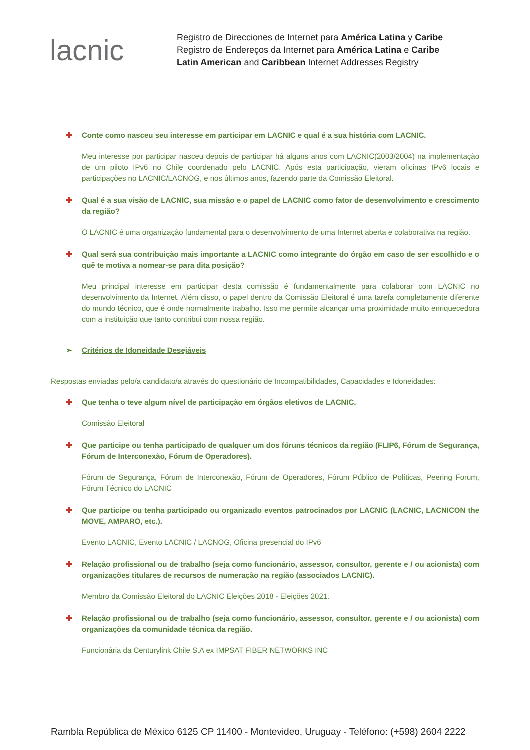lacnic
Registro de Direcciones de Internet para América Latina y Caribe
Registro de Endereços da Internet para América Latina e Caribe
Latin American and Caribbean Internet Addresses Registry
✚ Conte como nasceu seu interesse em participar em LACNIC e qual é a sua história com LACNIC.
Meu interesse por participar nasceu depois de participar há alguns anos com LACNIC(2003/2004) na implementação de um piloto IPv6 no Chile coordenado pelo LACNIC. Após esta participação, vieram oficinas IPv6 locais e participações no LACNIC/LACNOG, e nos últimos anos, fazendo parte da Comissão Eleitoral.
✚ Qual é a sua visão de LACNIC, sua missão e o papel de LACNIC como fator de desenvolvimento e crescimento da região?
O LACNIC é uma organização fundamental para o desenvolvimento de uma Internet aberta e colaborativa na região.
✚ Qual será sua contribuição mais importante a LACNIC como integrante do órgão em caso de ser escolhido e o quê te motiva a nomear-se para dita posição?
Meu principal interesse em participar desta comissão é fundamentalmente para colaborar com LACNIC no desenvolvimento da Internet. Além disso, o papel dentro da Comissão Eleitoral é uma tarefa completamente diferente do mundo técnico, que é onde normalmente trabalho. Isso me permite alcançar uma proximidade muito enriquecedora com a instituição que tanto contribui com nossa região.
➢ Critérios de Idoneidade Desejáveis
Respostas enviadas pelo/a candidato/a através do questionário de Incompatibilidades, Capacidades e Idoneidades:
✚ Que tenha o teve algum nível de participação em órgãos eletivos de LACNIC.
Comissão Eleitoral
✚ Que participe ou tenha participado de qualquer um dos fóruns técnicos da região (FLIP6, Fórum de Segurança, Fórum de Interconexão, Fórum de Operadores).
Fórum de Segurança, Fórum de Interconexão, Fórum de Operadores, Fórum Público de Políticas, Peering Forum, Fórum Técnico do LACNIC
✚ Que participe ou tenha participado ou organizado eventos patrocinados por LACNIC (LACNIC, LACNICON the MOVE, AMPARO, etc.).
Evento LACNIC, Evento LACNIC / LACNOG, Oficina presencial do IPv6
✚ Relação profissional ou de trabalho (seja como funcionário, assessor, consultor, gerente e / ou acionista) com organizações titulares de recursos de numeração na região (associados LACNIC).
Membro da Comissão Eleitoral do LACNIC Eleições 2018 - Eleições 2021.
✚ Relação profissional ou de trabalho (seja como funcionário, assessor, consultor, gerente e / ou acionista) com organizações da comunidade técnica da região.
Funcionária da Centurylink Chile S.A ex IMPSAT FIBER NETWORKS INC
Rambla República de México 6125 CP 11400 - Montevideo, Uruguay - Teléfono: (+598) 2604 2222